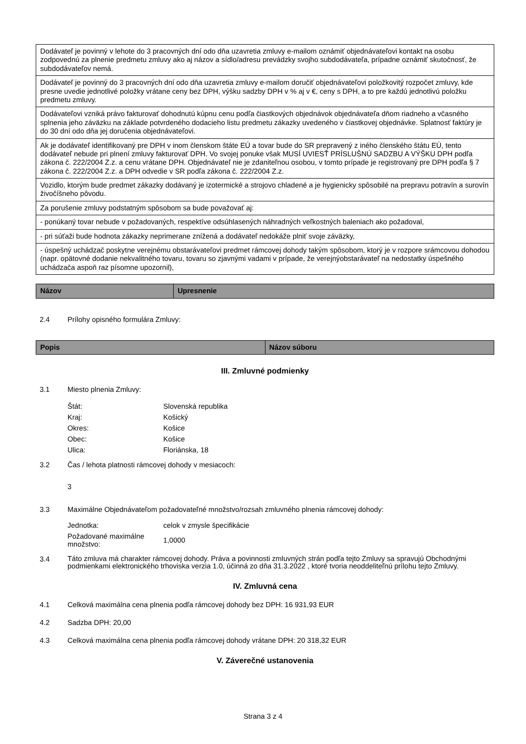| Dodávateľ je povinný v lehote do 3 pracovných dní odo dňa uzavretia zmluvy e-mailom oznámiť objednávateľovi kontakt na osobu zodpovednú za plnenie predmetu zmluvy ako aj názov a sídlo/adresu prevádzky svojho subdodávateľa, prípadne oznámiť skutočnosť, že subdodávateľov nemá. |
| Dodávateľ je povinný do 3 pracovných dní odo dňa uzavretia zmluvy e-mailom doručiť objednávateľovi položkovitý rozpočet zmluvy, kde presne uvedie jednotlivé položky vrátane ceny bez DPH, výšku sadzby DPH v % aj v €, ceny s DPH, a to pre každú jednotlivú položku predmetu zmluvy. |
| Dodávateľovi vzniká právo fakturovať dohodnutú kúpnu cenu podľa čiastkových objednávok objednávateľa dňom riadneho a včasného splnenia jeho záväzku na základe potvrdeného dodacieho listu predmetu zákazky uvedeného v čiastkovej objednávke. Splatnosť faktúry je do 30 dní odo dňa jej doručenia objednávateľovi. |
| Ak je dodávateľ identifikovaný pre DPH v inom členskom štáte EÚ a tovar bude do SR prepravený z iného členského štátu EÚ, tento dodávateľ nebude pri plnení zmluvy fakturovať DPH. Vo svojej ponuke však MUSÍ UVIESŤ PRÍSLUŠNÚ SADZBU A VÝŠKU DPH podľa zákona č. 222/2004 Z.z. a cenu vrátane DPH. Objednávateľ nie je zdaniteľnou osobou, v tomto prípade je registrovaný pre DPH podľa § 7 zákona č. 222/2004 Z.z. a DPH odvedie v SR podľa zákona č. 222/2004 Z.z. |
| Vozidlo, ktorým bude predmet zákazky dodávaný je izotermické a strojovo chladené a je hygienicky spôsobilé na prepravu potravín a surovín živočíšneho pôvodu. |
| Za porušenie zmluvy podstatným spôsobom sa bude považovať aj: |
| - ponúkaný tovar nebude v požadovaných, respektíve odsúhlasených náhradných veľkostných baleniach ako požadoval, |
| - pri súťaži bude hodnota zákazky neprimerane znížená a dodávateľ nedokáže plniť svoje záväzky, |
| - úspešný uchádzač poskytne verejnému obstarávateľovi predmet rámcovej dohody takým spôsobom, ktorý je v rozpore srámcovou dohodou (napr. opätovné dodanie nekvalitného tovaru, tovaru so zjavnými vadami v prípade, že verejnýobstarávateľ na nedostatky úspešného uchádzača aspoň raz písomne upozornil), |
| Názov | Upresnenie |
| --- | --- |
2.4 Prílohy opisného formulára Zmluvy:
| Popis | Názov súboru |
| --- | --- |
III. Zmluvné podmienky
3.1 Miesto plnenia Zmluvy:
Štát: Slovenská republika
Kraj: Košický
Okres: Košice
Obec: Košice
Ulica: Floriánska, 18
3.2 Čas / lehota platnosti rámcovej dohody v mesiacoch:
3
3.3 Maximálne Objednávateľom požadovateľné množstvo/rozsah zmluvného plnenia rámcovej dohody:
Jednotka: celok v zmysle špecifikácie
Požadované maximálne množstvo: 1,0000
3.4 Táto zmluva má charakter rámcovej dohody. Práva a povinnosti zmluvných strán podľa tejto Zmluvy sa spravujú Obchodnými podmienkami elektronického trhoviska verzia 1.0, účinná zo dňa 31.3.2022 , ktoré tvoria neoddeliteľnú prílohu tejto Zmluvy.
IV. Zmluvná cena
4.1 Celková maximálna cena plnenia podľa rámcovej dohody bez DPH: 16 931,93 EUR
4.2 Sadzba DPH: 20,00
4.3 Celková maximálna cena plnenia podľa rámcovej dohody vrátane DPH: 20 318,32 EUR
V. Záverečné ustanovenia
Strana 3 z 4